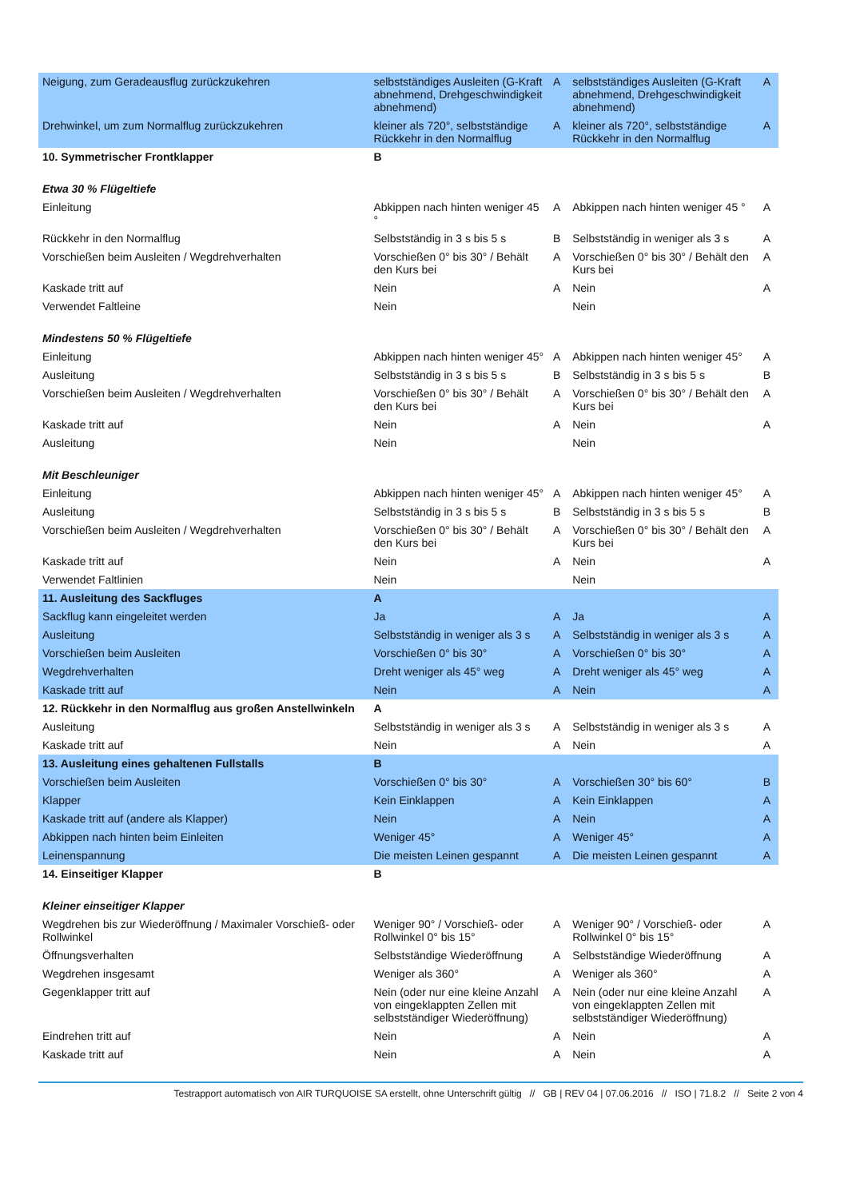| Neigung, zum Geradeausflug zurückzukehren | selbstständiges Ausleiten (G-Kraft abnehmend, Drehgeschwindigkeit abnehmend) | A | selbstständiges Ausleiten (G-Kraft abnehmend, Drehgeschwindigkeit abnehmend) | A |
| Drehwinkel, um zum Normalflug zurückzukehren | kleiner als 720°, selbstständige Rückkehr in den Normalflug | A | kleiner als 720°, selbstständige Rückkehr in den Normalflug | A |
| 10. Symmetrischer Frontklapper | B | | | |
| Etwa 30 % Flügeltiefe | | | | |
| Einleitung | Abkippen nach hinten weniger 45 ° | A | Abkippen nach hinten weniger 45 ° | A |
| Rückkehr in den Normalflug | Selbstständig in 3 s bis 5 s | B | Selbstständig in weniger als 3 s | A |
| Vorschießen beim Ausleiten / Wegdrehverhalten | Vorschießen 0° bis 30° / Behält den Kurs bei | A | Vorschießen 0° bis 30° / Behält den Kurs bei | A |
| Kaskade tritt auf | Nein | A | Nein | A |
| Verwendet Faltleine | Nein | | Nein | |
| Mindestens 50 % Flügeltiefe | | | | |
| Einleitung | Abkippen nach hinten weniger 45° | A | Abkippen nach hinten weniger 45° | A |
| Ausleitung | Selbstständig in 3 s bis 5 s | B | Selbstständig in 3 s bis 5 s | B |
| Vorschießen beim Ausleiten / Wegdrehverhalten | Vorschießen 0° bis 30° / Behält den Kurs bei | A | Vorschießen 0° bis 30° / Behält den Kurs bei | A |
| Kaskade tritt auf | Nein | A | Nein | A |
| Ausleitung | Nein | | Nein | |
| Mit Beschleuniger | | | | |
| Einleitung | Abkippen nach hinten weniger 45° | A | Abkippen nach hinten weniger 45° | A |
| Ausleitung | Selbstständig in 3 s bis 5 s | B | Selbstständig in 3 s bis 5 s | B |
| Vorschießen beim Ausleiten / Wegdrehverhalten | Vorschießen 0° bis 30° / Behält den Kurs bei | A | Vorschießen 0° bis 30° / Behält den Kurs bei | A |
| Kaskade tritt auf | Nein | A | Nein | A |
| Verwendet Faltlinien | Nein | | Nein | |
| 11. Ausleitung des Sackfluges | A | | | |
| Sackflug kann eingeleitet werden | Ja | A | Ja | A |
| Ausleitung | Selbstständig in weniger als 3 s | A | Selbstständig in weniger als 3 s | A |
| Vorschießen beim Ausleiten | Vorschießen 0° bis 30° | A | Vorschießen 0° bis 30° | A |
| Wegdrehverhalten | Dreht weniger als 45° weg | A | Dreht weniger als 45° weg | A |
| Kaskade tritt auf | Nein | A | Nein | A |
| 12. Rückkehr in den Normalflug aus großen Anstellwinkeln | A | | | |
| Ausleitung | Selbstständig in weniger als 3 s | A | Selbstständig in weniger als 3 s | A |
| Kaskade tritt auf | Nein | A | Nein | A |
| 13. Ausleitung eines gehaltenen Fullstalls | B | | | |
| Vorschießen beim Ausleiten | Vorschießen 0° bis 30° | A | Vorschießen 30° bis 60° | B |
| Klapper | Kein Einklappen | A | Kein Einklappen | A |
| Kaskade tritt auf (andere als Klapper) | Nein | A | Nein | A |
| Abkippen nach hinten beim Einleiten | Weniger 45° | A | Weniger 45° | A |
| Leinenspannung | Die meisten Leinen gespannt | A | Die meisten Leinen gespannt | A |
| 14. Einseitiger Klapper | B | | | |
| Kleiner einseitiger Klapper | | | | |
| Wegdrehen bis zur Wiederöffnung / Maximaler Vorschieß- oder Rollwinkel | Weniger 90° / Vorschieß- oder Rollwinkel 0° bis 15° | A | Weniger 90° / Vorschieß- oder Rollwinkel 0° bis 15° | A |
| Öffnungsverhalten | Selbstständige Wiederöffnung | A | Selbstständige Wiederöffnung | A |
| Wegdrehen insgesamt | Weniger als 360° | A | Weniger als 360° | A |
| Gegenklapper tritt auf | Nein (oder nur eine kleine Anzahl von eingeklappten Zellen mit selbstständiger Wiederöffnung) | A | Nein (oder nur eine kleine Anzahl von eingeklappten Zellen mit selbstständiger Wiederöffnung) | A |
| Eindrehen tritt auf | Nein | A | Nein | A |
| Kaskade tritt auf | Nein | A | Nein | A |
Testrapport automatisch von AIR TURQUOISE SA erstellt, ohne Unterschrift gültig // GB | REV 04 | 07.06.2016 // ISO | 71.8.2 // Seite 2 von 4